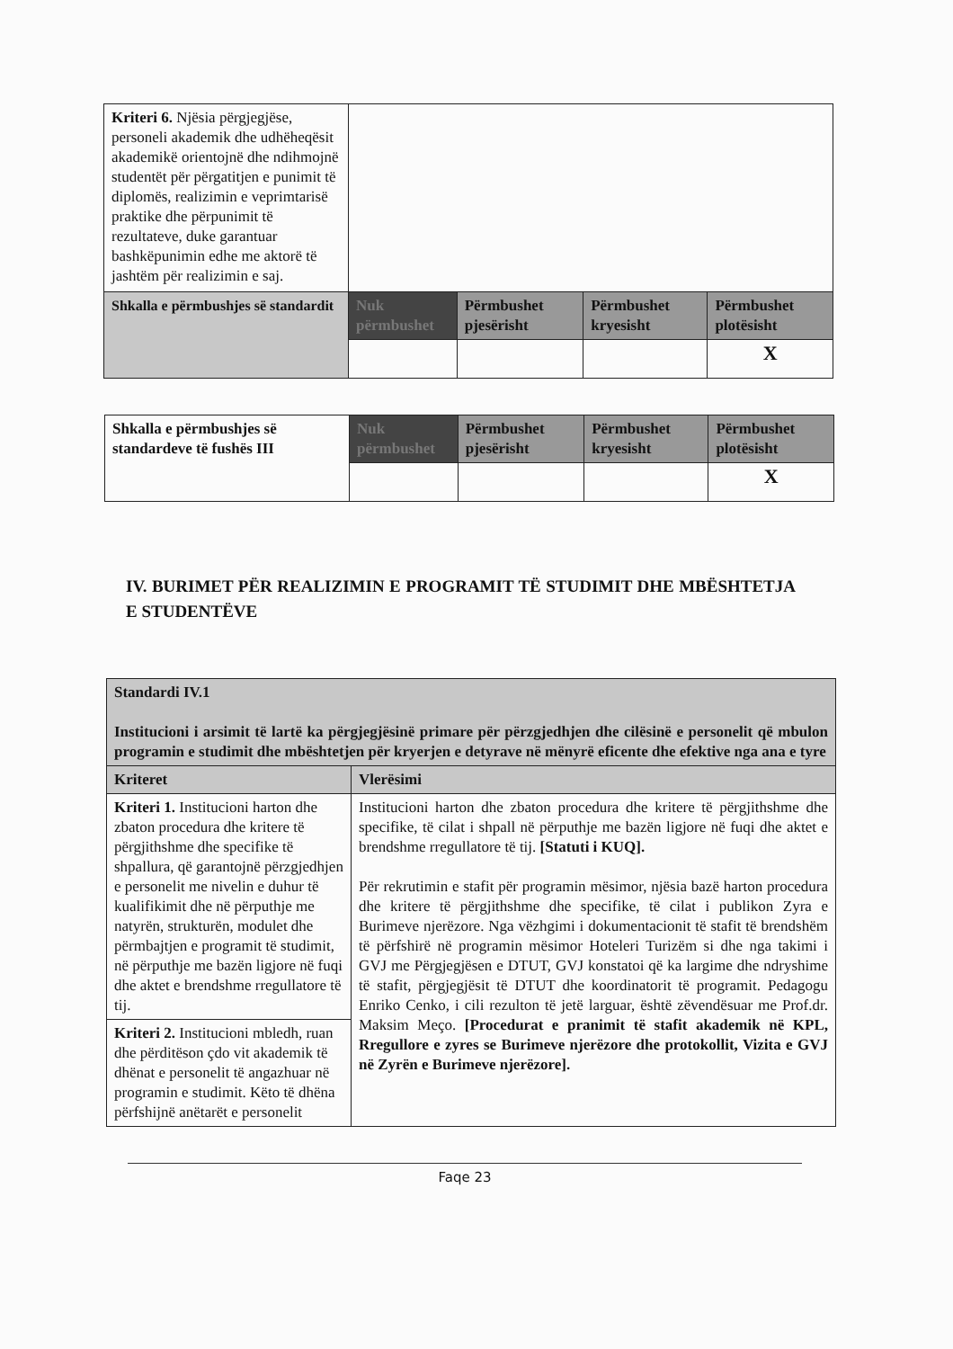| Kriteri 6. Njësia përgjegjëse, personeli akademik dhe udhëheqësit akademikë orientojnë dhe ndihmojnë studentët për përgatitjen e punimit të diplomës, realizimin e veprimtarisë praktike dhe përpunimit të rezultateve, duke garantuar bashkëpunimin edhe me aktorë të jashtëm për realizimin e saj. | | | | |
| Shkalla e përmbushjes së standardit | Nuk përmbushet | Përmbushet pjesërisht | Përmbushet kryesisht | Përmbushet plotësisht |
| | | | | X |
| Shkalla e përmbushjes së standardeve të fushës III | Nuk përmbushet | Përmbushet pjesërisht | Përmbushet kryesisht | Përmbushet plotësisht |
| | | | | X |
IV. BURIMET PËR REALIZIMIN E PROGRAMIT TË STUDIMIT DHE MBËSHTETJA E STUDENTËVE
| Standardi IV.1 Institucioni i arsimit të lartë ka përgjegjësinë primare për përzgjedhjen dhe cilësinë e personelit që mbulon programin e studimit dhe mbështetjen për kryerjen e detyrave në mënyrë eficente dhe efektive nga ana e tyre | |
| Kriteret | Vlerësimi |
| Kriteri 1. Institucioni harton dhe zbaton procedura dhe kritere të përgjithshme dhe specifike të shpallura, që garantojnë përzgjedhjen e personelit me nivelin e duhur të kualifikimit dhe në përputhje me natyrën, strukturën, modulet dhe përmbajtjen e programit të studimit, në përputhje me bazën ligjore në fuqi dhe aktet e brendshme rregullatore të tij. | Institucioni harton dhe zbaton procedura dhe kritere të përgjithshme dhe specifike, të cilat i shpall në përputhje me bazën ligjore në fuqi dhe aktet e brendshme rregullatore të tij. [Statuti i KUQ]. Për rekrutimin e stafit për programin mësimor, njësia bazë harton procedura dhe kritere të përgjithshme dhe specifike, të cilat i publikon Zyra e Burimeve njerëzore. Nga vëzhgimi i dokumentacionit të stafit të brendshëm të përfshirë në programin mësimor Hoteleri Turizëm si dhe nga takimi i GVJ me Përgjegjësen e DTUT, GVJ konstatoi që ka largime dhe ndryshime të stafit, përgjegjësit të DTUT dhe koordinatorit të programit. Pedagogu Enriko Cenko, i cili rezulton të jetë larguar, është zëvendësuar me Prof.dr. Maksim Meço. [Procedurat e pranimit të stafit akademik në KPL, Rregullore e zyres se Burimeve njerëzore dhe protokollit, Vizita e GVJ në Zyrën e Burimeve njerëzore]. |
| Kriteri 2. Institucioni mbledh, ruan dhe përditëson çdo vit akademik të dhënat e personelit të angazhuar në programin e studimit. Këto të dhëna përfshijnë anëtarët e personelit | |
Faqe 23